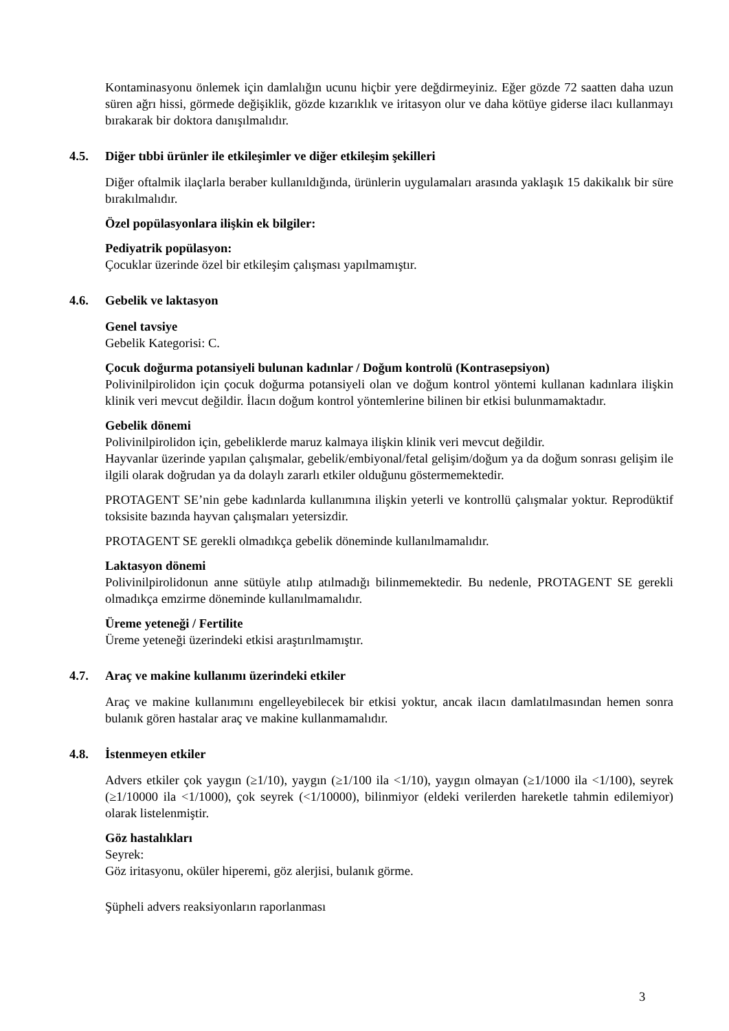Kontaminasyonu önlemek için damlalığın ucunu hiçbir yere değdirmeyiniz. Eğer gözde 72 saatten daha uzun süren ağrı hissi, görmede değişiklik, gözde kızarıklık ve iritasyon olur ve daha kötüye giderse ilacı kullanmayı bırakarak bir doktora danışılmalıdır.
4.5. Diğer tıbbi ürünler ile etkileşimler ve diğer etkileşim şekilleri
Diğer oftalmik ilaçlarla beraber kullanıldığında, ürünlerin uygulamaları arasında yaklaşık 15 dakikalık bir süre bırakılmalıdır.
Özel popülasyonlara ilişkin ek bilgiler:
Pediyatrik popülasyon:
Çocuklar üzerinde özel bir etkileşim çalışması yapılmamıştır.
4.6. Gebelik ve laktasyon
Genel tavsiye
Gebelik Kategorisi: C.
Çocuk doğurma potansiyeli bulunan kadınlar / Doğum kontrolü (Kontrasepsiyon)
Polivinilpirolidon için çocuk doğurma potansiyeli olan ve doğum kontrol yöntemi kullanan kadınlara ilişkin klinik veri mevcut değildir. İlacın doğum kontrol yöntemlerine bilinen bir etkisi bulunmamaktadır.
Gebelik dönemi
Polivinilpirolidon için, gebeliklerde maruz kalmaya ilişkin klinik veri mevcut değildir.
Hayvanlar üzerinde yapılan çalışmalar, gebelik/embiyonal/fetal gelişim/doğum ya da doğum sonrası gelişim ile ilgili olarak doğrudan ya da dolaylı zararlı etkiler olduğunu göstermemektedir.
PROTAGENT SE’nin gebe kadınlarda kullanımına ilişkin yeterli ve kontrollü çalışmalar yoktur. Reprodüktif toksisite bazında hayvan çalışmaları yetersizdir.
PROTAGENT SE gerekli olmadıkça gebelik döneminde kullanılmamalıdır.
Laktasyon dönemi
Polivinilpirolidonun anne sütüyle atılıp atılmadığı bilinmemektedir. Bu nedenle, PROTAGENT SE gerekli olmadıkça emzirme döneminde kullanılmamalıdır.
Üreme yeteneği / Fertilite
Üreme yeteneği üzerindeki etkisi araştırılmamıştır.
4.7. Araç ve makine kullanımı üzerindeki etkiler
Araç ve makine kullanımını engelleyebilecek bir etkisi yoktur, ancak ilacın damlatılmasından hemen sonra bulanık gören hastalar araç ve makine kullanmamalıdır.
4.8. İstenmeyen etkiler
Advers etkiler çok yaygın (≥1/10), yaygın (≥1/100 ila <1/10), yaygın olmayan (≥1/1000 ila <1/100), seyrek (≥1/10000 ila <1/1000), çok seyrek (<1/10000), bilinmiyor (eldeki verilerden hareketle tahmin edilemiyor) olarak listelenmiştir.
Göz hastalıkları
Seyrek:
Göz iritasyonu, oküler hiperemi, göz alerjisi, bulanık görme.
Şüpheli advers reaksiyonların raporlanması
3